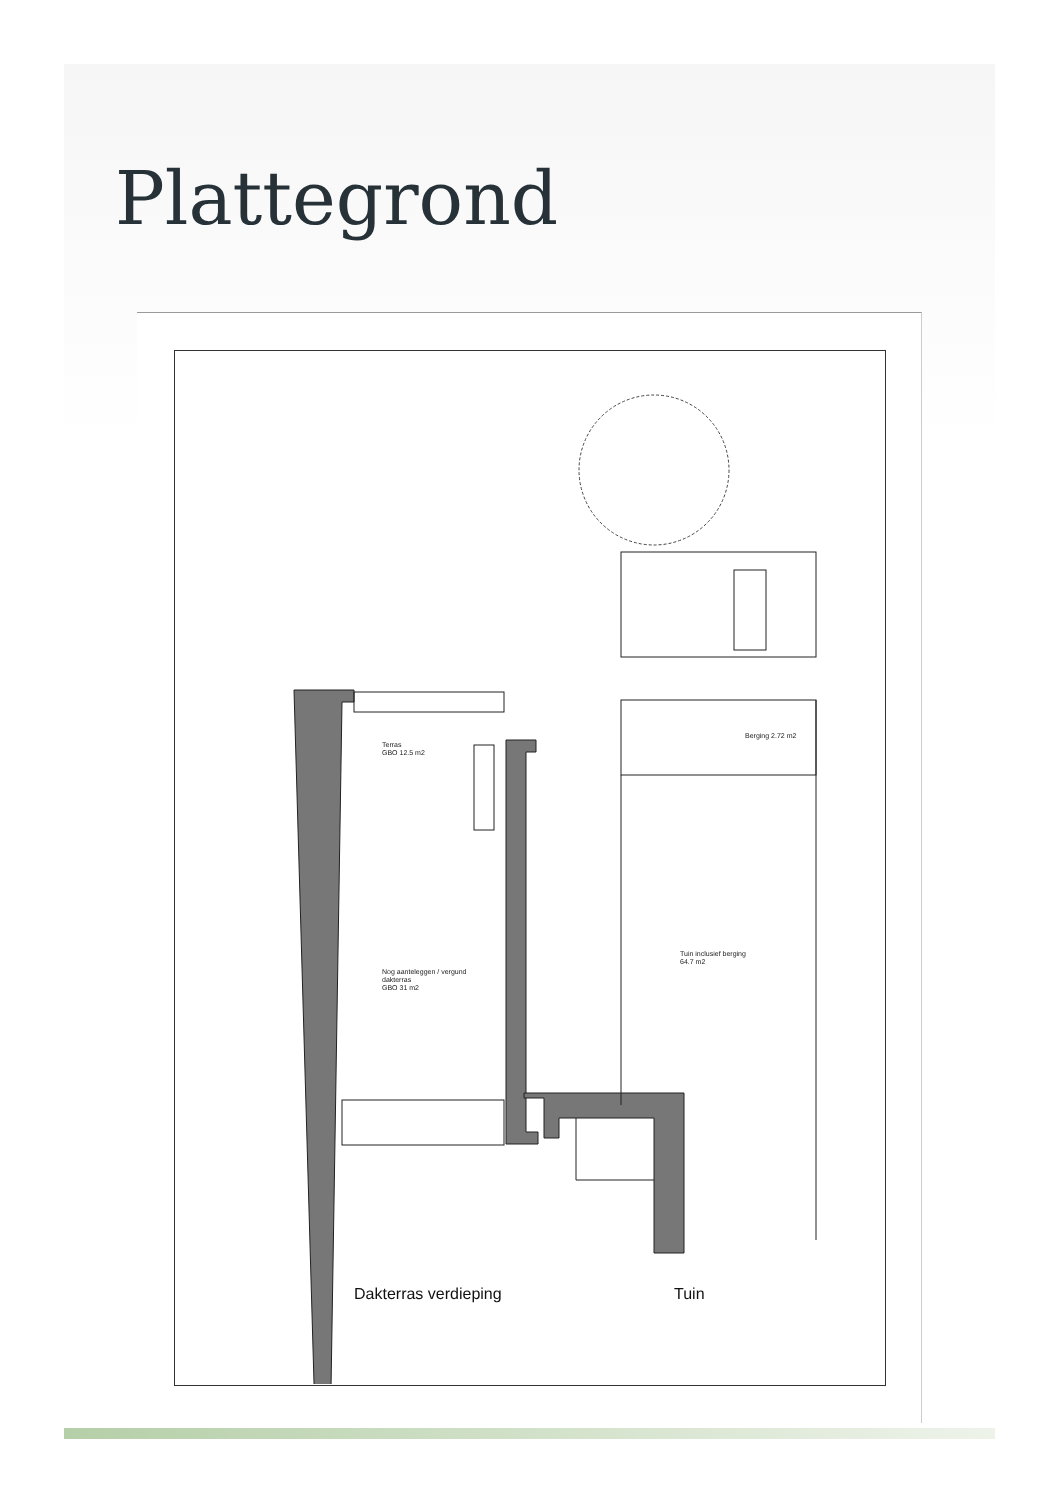Plattegrond
Terras
GBO 12.5 m2
Nog aanteleggen / vergund
dakterras
GBO 31 m2
Berging 2.72 m2
Tuin inclusief berging
64.7 m2
Dakterras verdieping Tuin